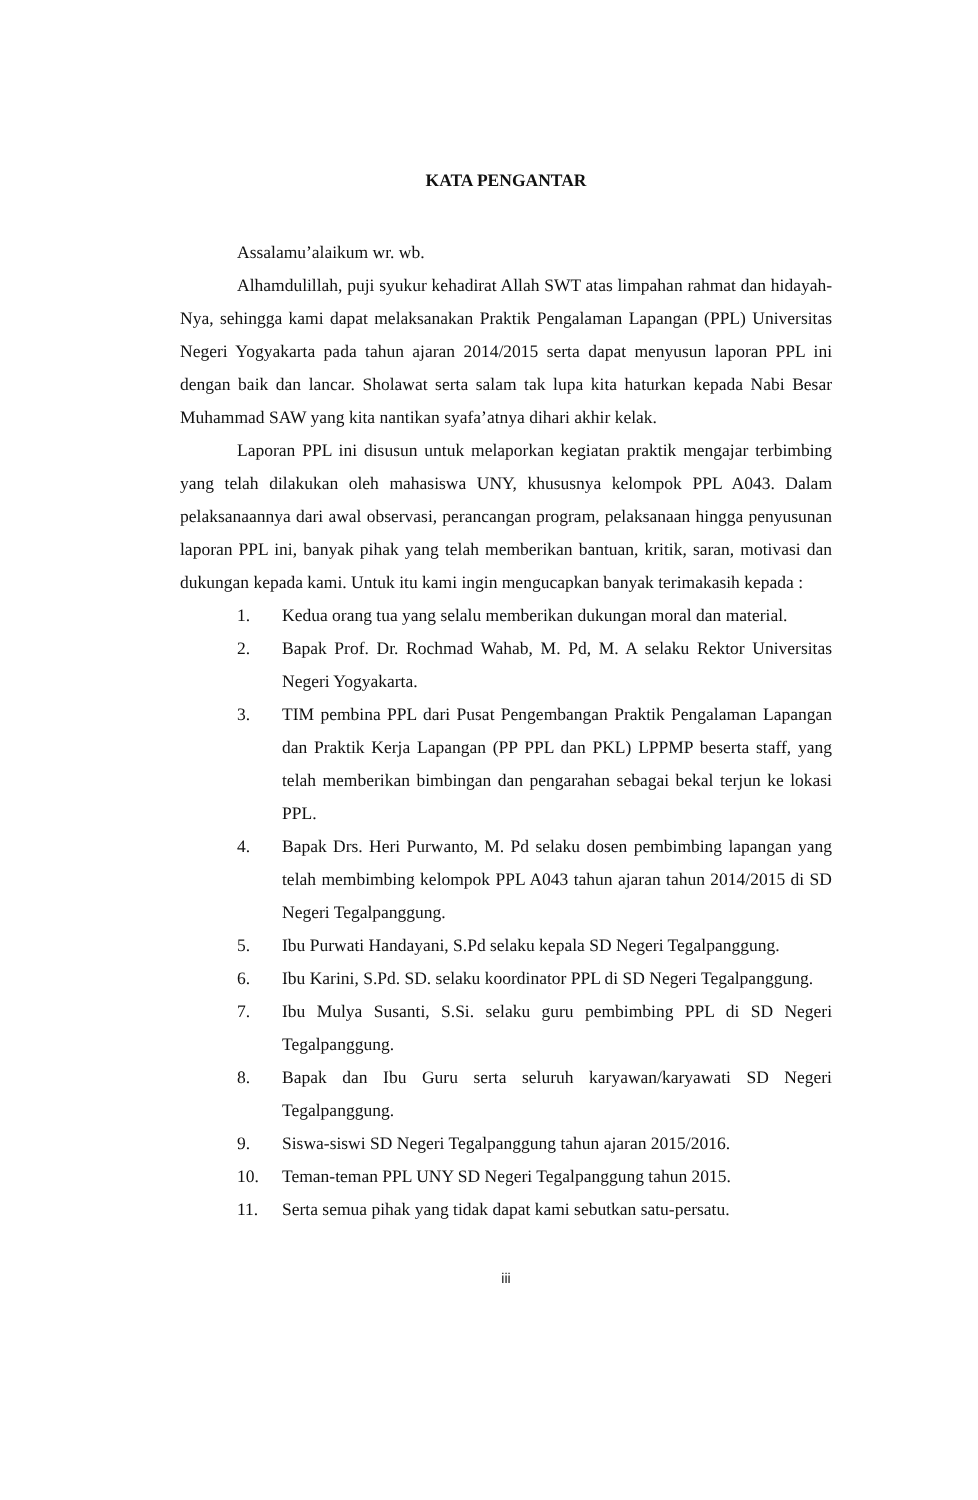KATA PENGANTAR
Assalamu’alaikum wr. wb.
Alhamdulillah, puji syukur kehadirat Allah SWT atas limpahan rahmat dan hidayah-Nya, sehingga kami dapat melaksanakan Praktik Pengalaman Lapangan (PPL) Universitas Negeri Yogyakarta pada tahun ajaran 2014/2015 serta dapat menyusun laporan PPL ini dengan baik dan lancar. Sholawat serta salam tak lupa kita haturkan kepada Nabi Besar Muhammad SAW yang kita nantikan syafa’atnya dihari akhir kelak.
Laporan PPL ini disusun untuk melaporkan kegiatan praktik mengajar terbimbing yang telah dilakukan oleh mahasiswa UNY, khususnya kelompok PPL A043. Dalam pelaksanaannya dari awal observasi, perancangan program, pelaksanaan hingga penyusunan laporan PPL ini, banyak pihak yang telah memberikan bantuan, kritik, saran, motivasi dan dukungan kepada kami. Untuk itu kami ingin mengucapkan banyak terimakasih kepada :
1. Kedua orang tua yang selalu memberikan dukungan moral dan material.
2. Bapak Prof. Dr. Rochmad Wahab, M. Pd, M. A selaku Rektor Universitas Negeri Yogyakarta.
3. TIM pembina PPL dari Pusat Pengembangan Praktik Pengalaman Lapangan dan Praktik Kerja Lapangan (PP PPL dan PKL) LPPMP beserta staff, yang telah memberikan bimbingan dan pengarahan sebagai bekal terjun ke lokasi PPL.
4. Bapak Drs. Heri Purwanto, M. Pd selaku dosen pembimbing lapangan yang telah membimbing kelompok PPL A043 tahun ajaran tahun 2014/2015 di SD Negeri Tegalpanggung.
5. Ibu Purwati Handayani, S.Pd selaku kepala SD Negeri Tegalpanggung.
6. Ibu Karini, S.Pd. SD. selaku koordinator PPL di SD Negeri Tegalpanggung.
7. Ibu Mulya Susanti, S.Si. selaku guru pembimbing PPL di SD Negeri Tegalpanggung.
8. Bapak dan Ibu Guru serta seluruh karyawan/karyawati SD Negeri Tegalpanggung.
9. Siswa-siswi SD Negeri Tegalpanggung tahun ajaran 2015/2016.
10. Teman-teman PPL UNY SD Negeri Tegalpanggung tahun 2015.
11. Serta semua pihak yang tidak dapat kami sebutkan satu-persatu.
iii